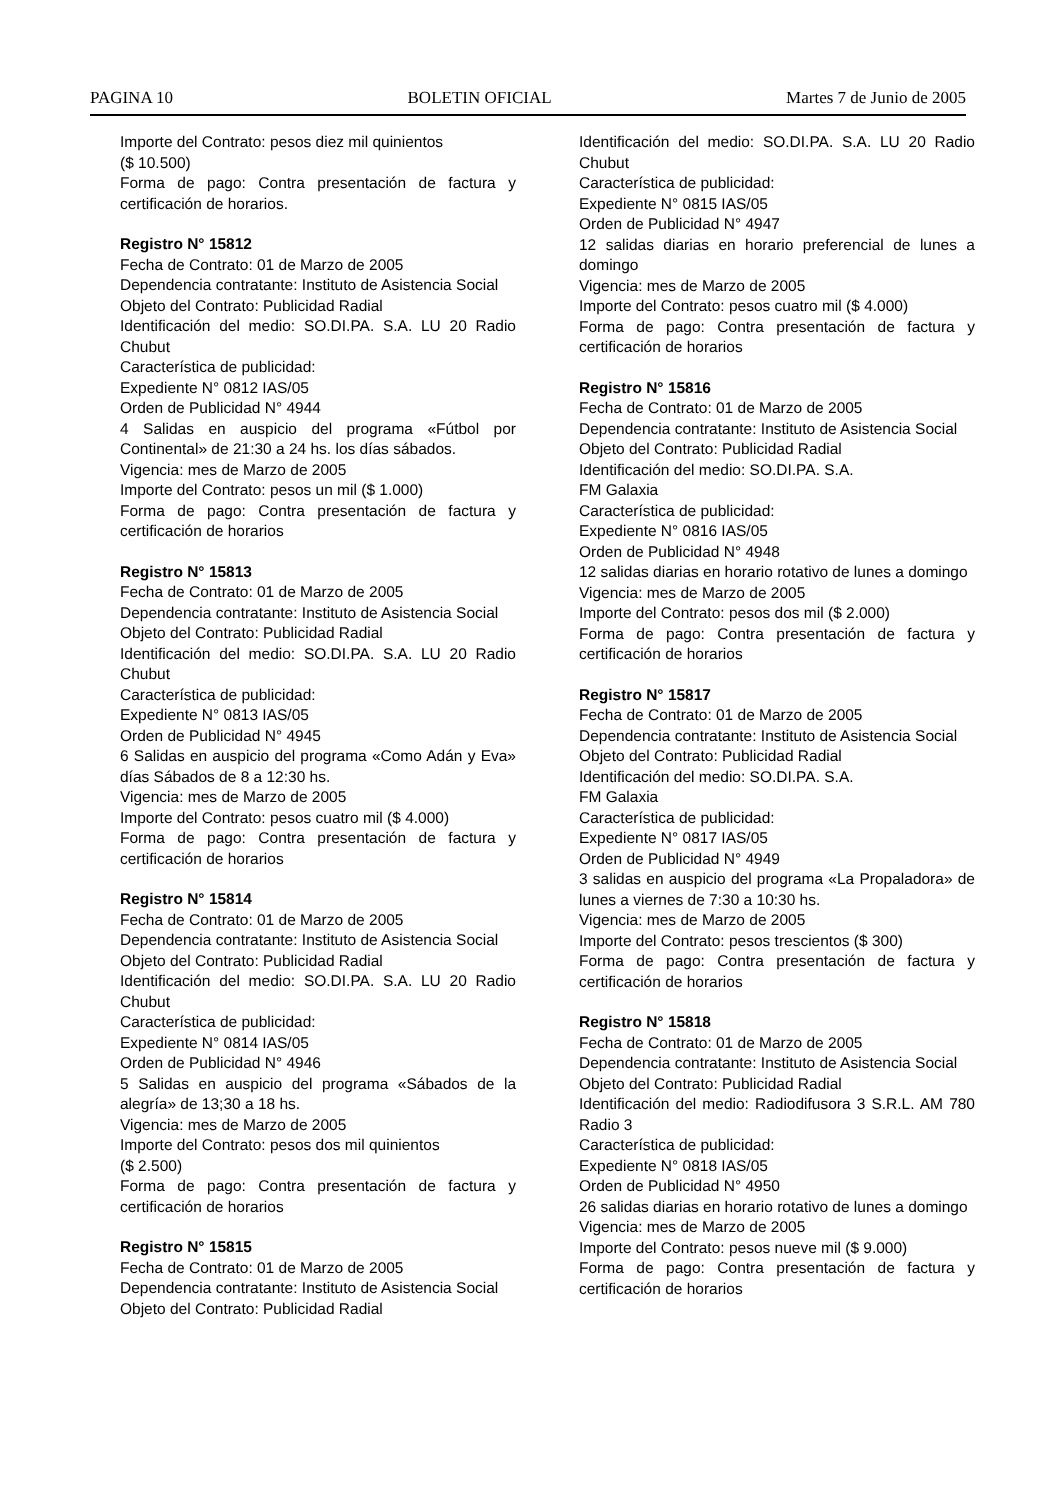PAGINA 10 BOLETIN OFICIAL Martes 7 de Junio de 2005
Importe del Contrato: pesos diez mil quinientos
($ 10.500)
Forma de pago: Contra presentación de factura y certificación de horarios.
Registro N° 15812
Fecha de Contrato: 01 de Marzo de 2005
Dependencia contratante: Instituto de Asistencia Social
Objeto del Contrato: Publicidad Radial
Identificación del medio: SO.DI.PA. S.A. LU 20 Radio Chubut
Característica de publicidad:
Expediente N° 0812 IAS/05
Orden de Publicidad N° 4944
4 Salidas en auspicio del programa «Fútbol por Continental» de 21:30 a 24 hs. los días sábados.
Vigencia: mes de Marzo de 2005
Importe del Contrato: pesos un mil ($ 1.000)
Forma de pago: Contra presentación de factura y certificación de horarios
Registro N° 15813
Fecha de Contrato: 01 de Marzo de 2005
Dependencia contratante: Instituto de Asistencia Social
Objeto del Contrato: Publicidad Radial
Identificación del medio: SO.DI.PA. S.A. LU 20 Radio Chubut
Característica de publicidad:
Expediente N° 0813 IAS/05
Orden de Publicidad N° 4945
6 Salidas en auspicio del programa «Como Adán y Eva» días Sábados de 8 a 12:30 hs.
Vigencia: mes de Marzo de 2005
Importe del Contrato: pesos cuatro mil ($ 4.000)
Forma de pago: Contra presentación de factura y certificación de horarios
Registro N° 15814
Fecha de Contrato: 01 de Marzo de 2005
Dependencia contratante: Instituto de Asistencia Social
Objeto del Contrato: Publicidad Radial
Identificación del medio: SO.DI.PA. S.A. LU 20 Radio Chubut
Característica de publicidad:
Expediente N° 0814 IAS/05
Orden de Publicidad N° 4946
5 Salidas en auspicio del programa «Sábados de la alegría» de 13;30 a 18 hs.
Vigencia: mes de Marzo de 2005
Importe del Contrato: pesos dos mil quinientos
($ 2.500)
Forma de pago: Contra presentación de factura y certificación de horarios
Registro N° 15815
Fecha de Contrato: 01 de Marzo de 2005
Dependencia contratante: Instituto de Asistencia Social
Objeto del Contrato: Publicidad Radial
Identificación del medio: SO.DI.PA. S.A. LU 20 Radio Chubut
Característica de publicidad:
Expediente N° 0815 IAS/05
Orden de Publicidad N° 4947
12 salidas diarias en horario preferencial de lunes a domingo
Vigencia: mes de Marzo de 2005
Importe del Contrato: pesos cuatro mil ($ 4.000)
Forma de pago: Contra presentación de factura y certificación de horarios
Registro N° 15816
Fecha de Contrato: 01 de Marzo de 2005
Dependencia contratante: Instituto de Asistencia Social
Objeto del Contrato: Publicidad Radial
Identificación del medio: SO.DI.PA. S.A.
FM Galaxia
Característica de publicidad:
Expediente N° 0816 IAS/05
Orden de Publicidad N° 4948
12 salidas diarias en horario rotativo de lunes a domingo
Vigencia: mes de Marzo de 2005
Importe del Contrato: pesos dos mil ($ 2.000)
Forma de pago: Contra presentación de factura y certificación de horarios
Registro N° 15817
Fecha de Contrato: 01 de Marzo de 2005
Dependencia contratante: Instituto de Asistencia Social
Objeto del Contrato: Publicidad Radial
Identificación del medio: SO.DI.PA. S.A.
FM Galaxia
Característica de publicidad:
Expediente N° 0817 IAS/05
Orden de Publicidad N° 4949
3 salidas en auspicio del programa «La Propaladora» de lunes a viernes de 7:30 a 10:30 hs.
Vigencia: mes de Marzo de 2005
Importe del Contrato: pesos trescientos ($ 300)
Forma de pago: Contra presentación de factura y certificación de horarios
Registro N° 15818
Fecha de Contrato: 01 de Marzo de 2005
Dependencia contratante: Instituto de Asistencia Social
Objeto del Contrato: Publicidad Radial
Identificación del medio: Radiodifusora 3 S.R.L. AM 780 Radio 3
Característica de publicidad:
Expediente N° 0818 IAS/05
Orden de Publicidad N° 4950
26 salidas diarias en horario rotativo de lunes a domingo
Vigencia: mes de Marzo de 2005
Importe del Contrato: pesos nueve mil ($ 9.000)
Forma de pago: Contra presentación de factura y certificación de horarios